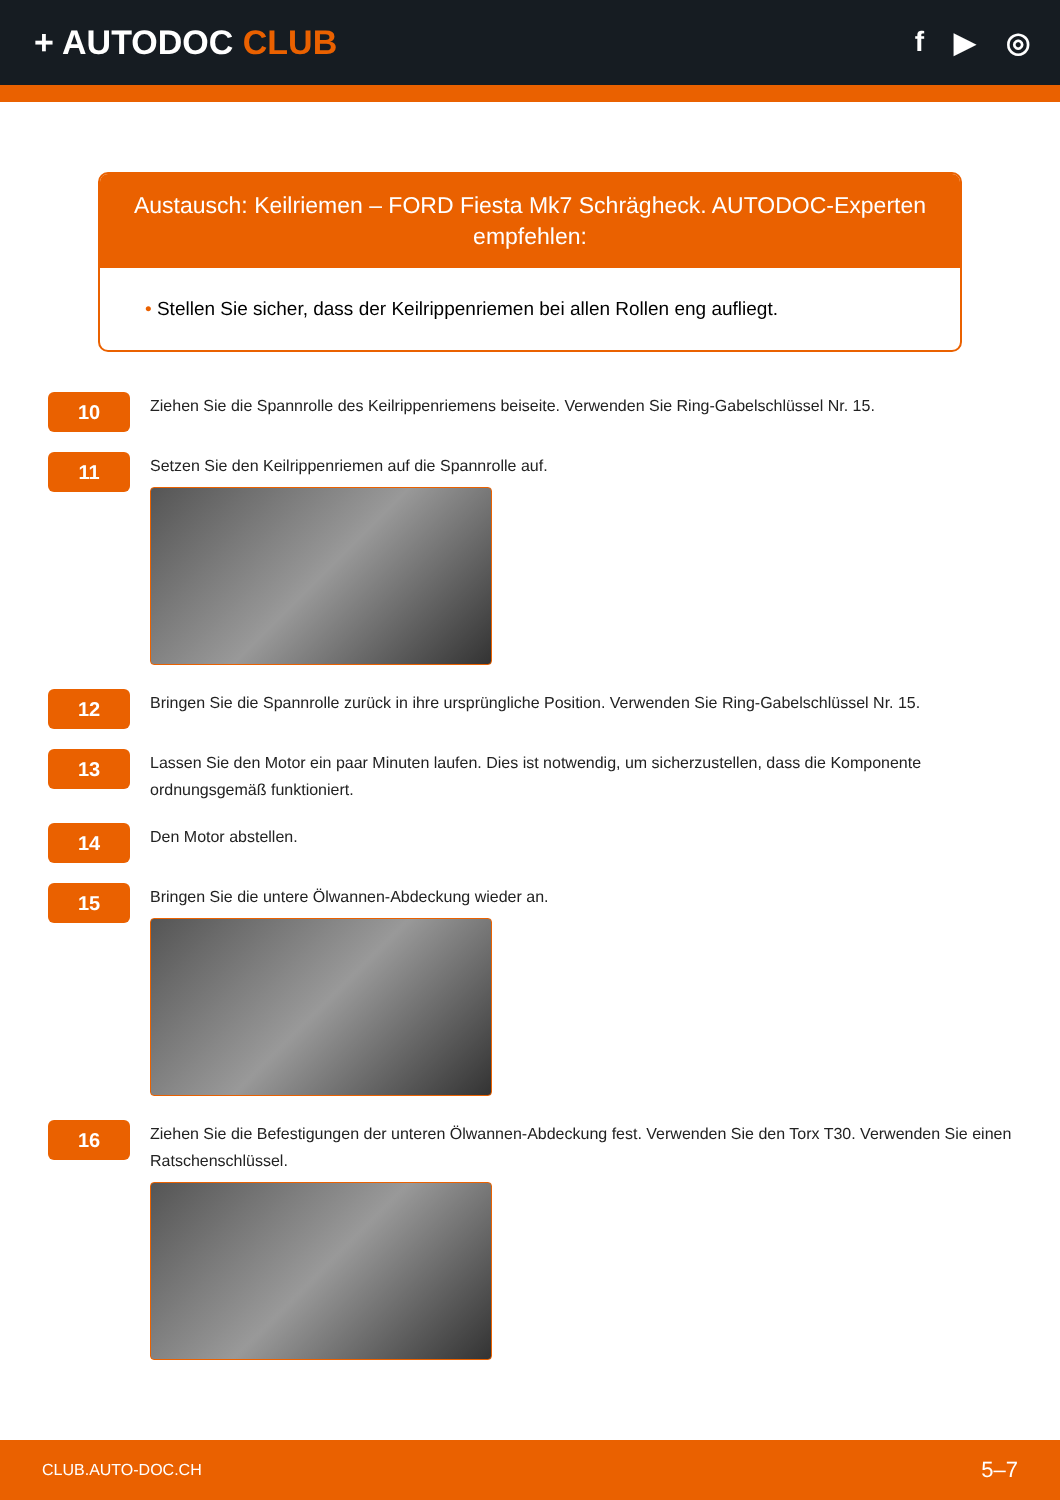+ AUTODOC CLUB
f ▶ ◎
Austausch: Keilriemen – FORD Fiesta Mk7 Schrägheck. AUTODOC-Experten empfehlen:
• Stellen Sie sicher, dass der Keilrippenriemen bei allen Rollen eng aufliegt.
10
Ziehen Sie die Spannrolle des Keilrippenriemens beiseite. Verwenden Sie Ring-Gabelschlüssel Nr. 15.
11
Setzen Sie den Keilrippenriemen auf die Spannrolle auf.
12
Bringen Sie die Spannrolle zurück in ihre ursprüngliche Position. Verwenden Sie Ring-Gabelschlüssel Nr. 15.
13
Lassen Sie den Motor ein paar Minuten laufen. Dies ist notwendig, um sicherzustellen, dass die Komponente ordnungsgemäß funktioniert.
14
Den Motor abstellen.
15
Bringen Sie die untere Ölwannen-Abdeckung wieder an.
16
Ziehen Sie die Befestigungen der unteren Ölwannen-Abdeckung fest. Verwenden Sie den Torx T30. Verwenden Sie einen Ratschenschlüssel.
CLUB.AUTO-DOC.CH 5–7